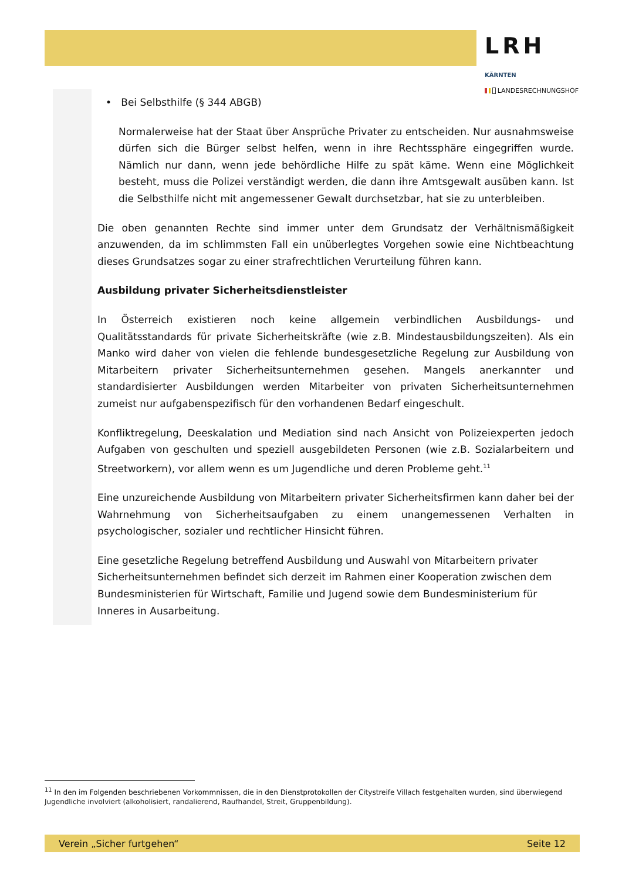LRH KÄRNTEN
LANDESRECHNUNGSHOF
• Bei Selbsthilfe (§ 344 ABGB)
Normalerweise hat der Staat über Ansprüche Privater zu entscheiden. Nur ausnahmsweise dürfen sich die Bürger selbst helfen, wenn in ihre Rechtssphäre eingegriffen wurde. Nämlich nur dann, wenn jede behördliche Hilfe zu spät käme. Wenn eine Möglichkeit besteht, muss die Polizei verständigt werden, die dann ihre Amtsgewalt ausüben kann. Ist die Selbsthilfe nicht mit angemessener Gewalt durchsetzbar, hat sie zu unterbleiben.
Die oben genannten Rechte sind immer unter dem Grundsatz der Verhältnismäßigkeit anzuwenden, da im schlimmsten Fall ein unüberlegtes Vorgehen sowie eine Nichtbeachtung dieses Grundsatzes sogar zu einer strafrechtlichen Verurteilung führen kann.
Ausbildung privater Sicherheitsdienstleister
In Österreich existieren noch keine allgemein verbindlichen Ausbildungs- und Qualitätsstandards für private Sicherheitskräfte (wie z.B. Mindestausbildungszeiten). Als ein Manko wird daher von vielen die fehlende bundesgesetzliche Regelung zur Ausbildung von Mitarbeitern privater Sicherheitsunternehmen gesehen. Mangels anerkannter und standardisierter Ausbildungen werden Mitarbeiter von privaten Sicherheitsunternehmen zumeist nur aufgabenspezifisch für den vorhandenen Bedarf eingeschult.
Konfliktregelung, Deeskalation und Mediation sind nach Ansicht von Polizeiexperten jedoch Aufgaben von geschulten und speziell ausgebildeten Personen (wie z.B. Sozialarbeitern und Streetworkern), vor allem wenn es um Jugendliche und deren Probleme geht.<sup>11</sup>
Eine unzureichende Ausbildung von Mitarbeitern privater Sicherheitsfirmen kann daher bei der Wahrnehmung von Sicherheitsaufgaben zu einem unangemessenen Verhalten in psychologischer, sozialer und rechtlicher Hinsicht führen.
Eine gesetzliche Regelung betreffend Ausbildung und Auswahl von Mitarbeitern privater Sicherheitsunternehmen befindet sich derzeit im Rahmen einer Kooperation zwischen dem Bundesministerien für Wirtschaft, Familie und Jugend sowie dem Bundesministerium für Inneres in Ausarbeitung.
<sup>11</sup> In den im Folgenden beschriebenen Vorkommnissen, die in den Dienstprotokollen der Citystreife Villach festgehalten wurden, sind überwiegend Jugendliche involviert (alkoholisiert, randalierend, Raufhandel, Streit, Gruppenbildung).
Verein „Sicher furtgehen“ Seite 12